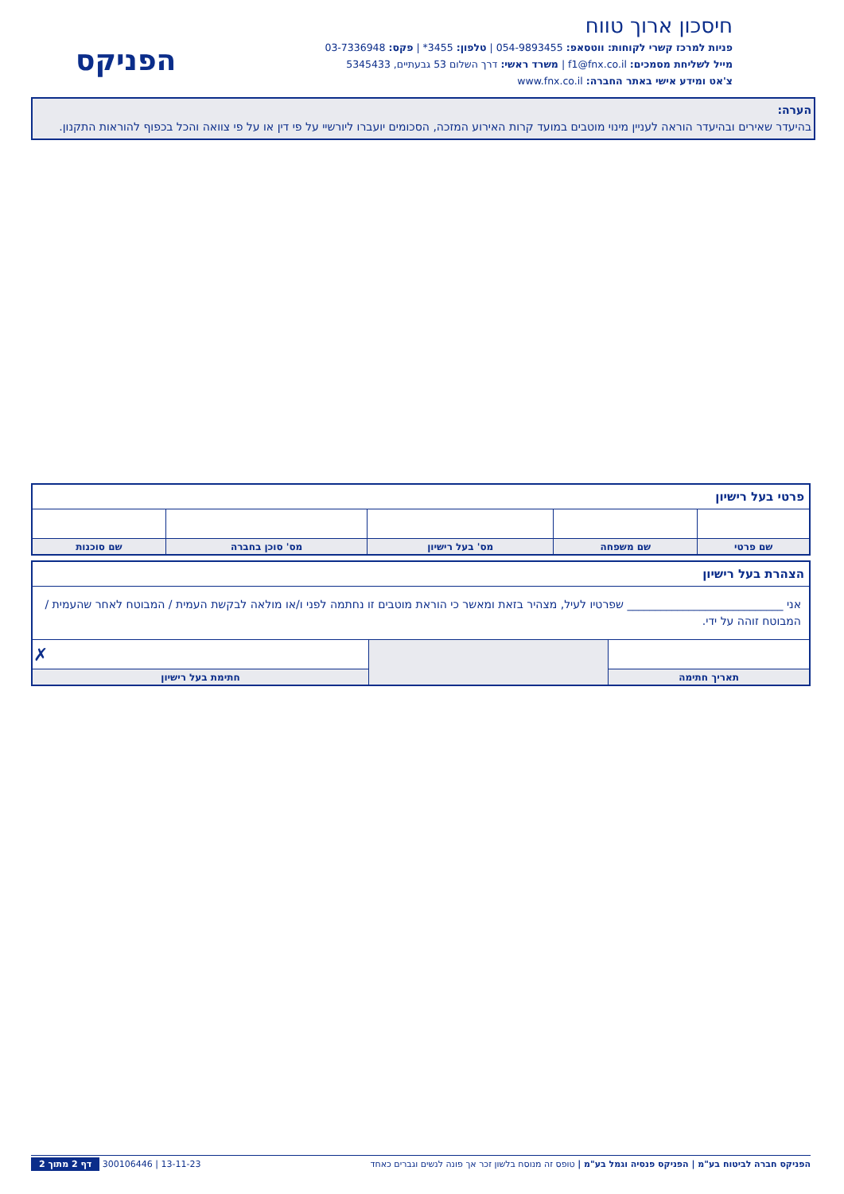חיסכון ארוך טווח
פניות למרכז קשרי לקוחות: ווטסאפ: 054-9893455 | טלפון: 3455* | פקס: 03-7336948
מייל לשליחת מסמכים: f1@fnx.co.il | משרד ראשי: דרך השלום 53 גבעתיים, 5345433
צ'אט ומידע אישי באתר החברה: www.fnx.co.il
הפניקס
הערה:
בהיעדר שאירים ובהיעדר הוראה לעניין מינוי מוטבים במועד קרות האירוע המזכה, הסכומים יועברו ליורשיי על פי דין או על פי צוואה והכל בכפוף להוראות התקנון.
| פרטי בעל רישיון | | | | |
| שם פרטי | שם משפחה | מס' בעל רישיון | מס' סוכן בחברה | שם סוכנות |
| הצהרת בעל רישיון | | |
| אני ____________________________ שפרטיו לעיל, מצהיר בזאת ומאשר כי הוראת מוטבים זו נחתמה לפני ו/או מולאה לבקשת העמית / המבוטח לאחר שהעמית / המבוטח זוהה על ידי. | | |
| | | ✗ |
| תאריך חתימה | | חתימת בעל רישיון |
הפניקס חברה לביטוח בע"מ | הפניקס פנסיה וגמל בע"מ | טופס זה מנוסח בלשון זכר אך פונה לנשים וגברים כאחד 13-11-23 | 300106446 דף 2 מתוך 2